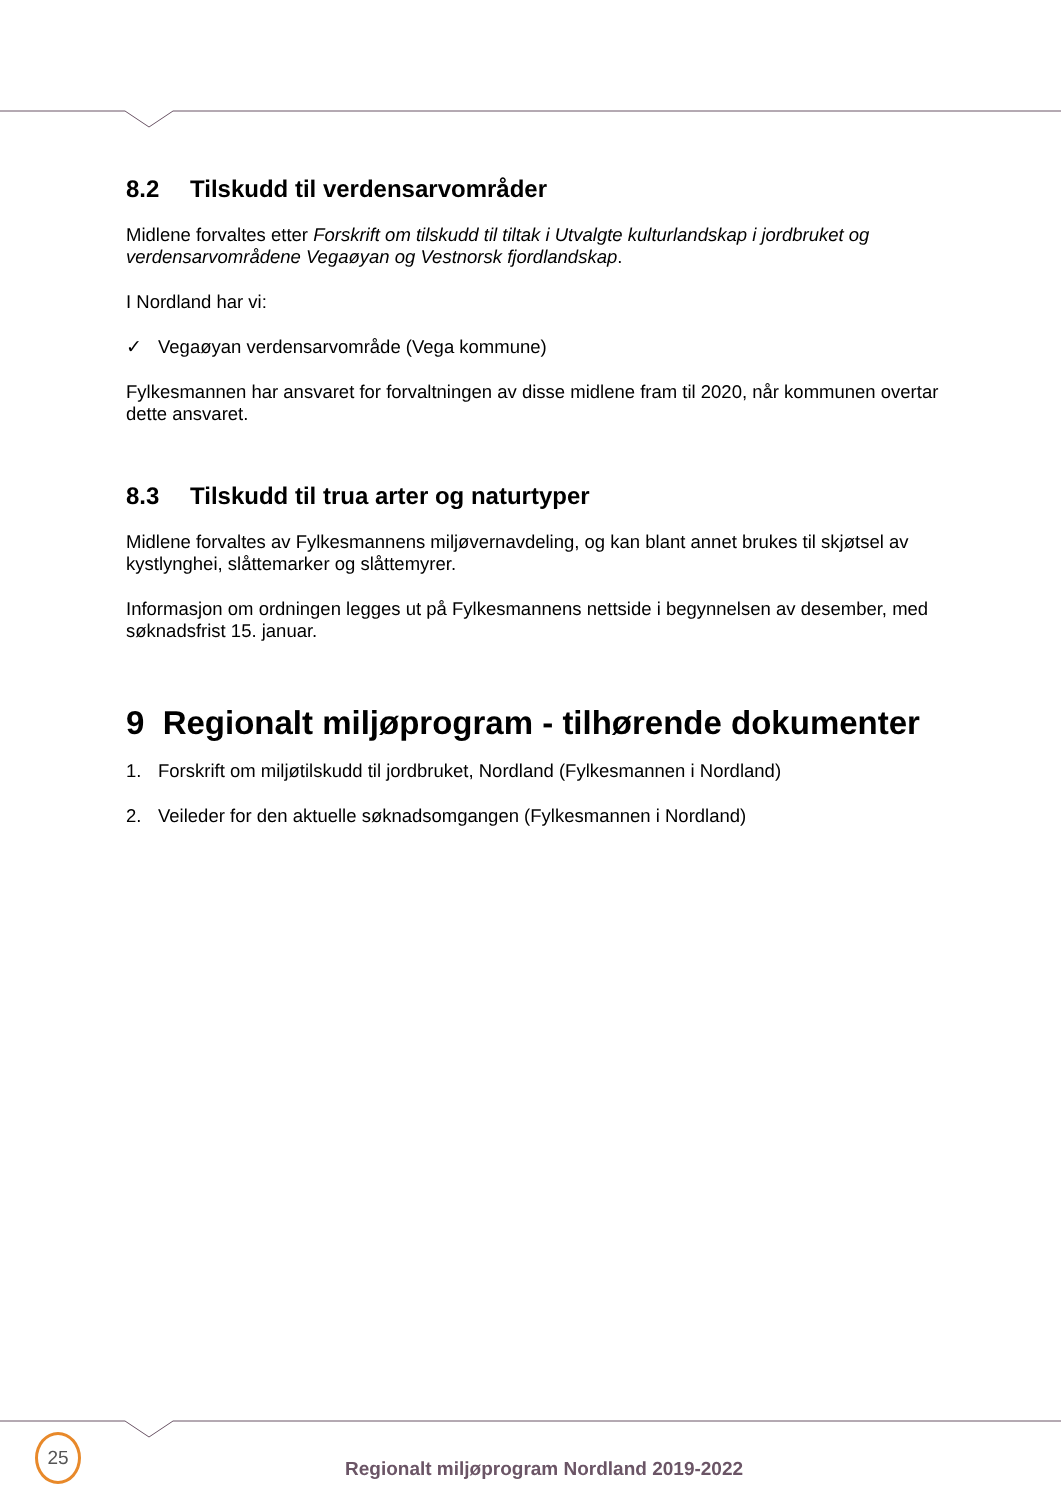8.2 Tilskudd til verdensarvområder
Midlene forvaltes etter Forskrift om tilskudd til tiltak i Utvalgte kulturlandskap i jordbruket og verdensarvområdene Vegaøyan og Vestnorsk fjordlandskap.
I Nordland har vi:
✓ Vegaøyan verdensarvområde (Vega kommune)
Fylkesmannen har ansvaret for forvaltningen av disse midlene fram til 2020, når kommunen overtar dette ansvaret.
8.3 Tilskudd til trua arter og naturtyper
Midlene forvaltes av Fylkesmannens miljøvernavdeling, og kan blant annet brukes til skjøtsel av kystlynghei, slåttemarker og slåttemyrer.
Informasjon om ordningen legges ut på Fylkesmannens nettside i begynnelsen av desember, med søknadsfrist 15. januar.
9 Regionalt miljøprogram - tilhørende dokumenter
1. Forskrift om miljøtilskudd til jordbruket, Nordland (Fylkesmannen i Nordland)
2. Veileder for den aktuelle søknadsomgangen (Fylkesmannen i Nordland)
25
Regionalt miljøprogram Nordland 2019-2022